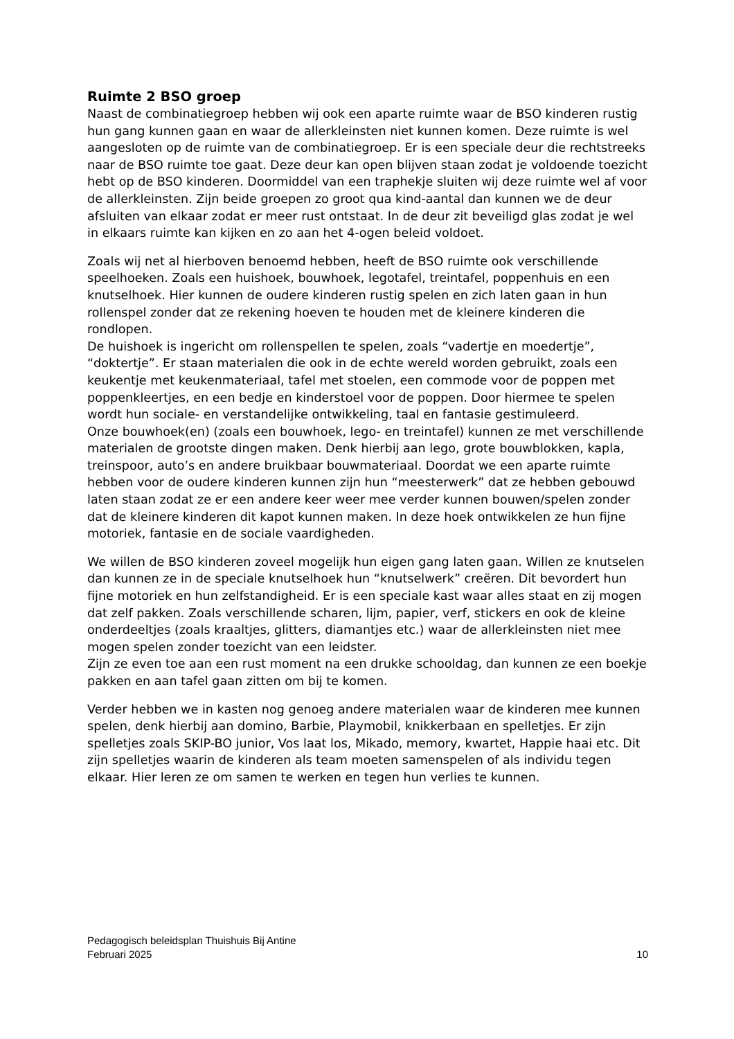Ruimte 2 BSO groep
Naast de combinatiegroep hebben wij ook een aparte ruimte waar de BSO kinderen rustig hun gang kunnen gaan en waar de allerkleinsten niet kunnen komen. Deze ruimte is wel aangesloten op de ruimte van de combinatiegroep. Er is een speciale deur die rechtstreeks naar de BSO ruimte toe gaat. Deze deur kan open blijven staan zodat je voldoende toezicht hebt op de BSO kinderen. Doormiddel van een traphekje sluiten wij deze ruimte wel af voor de allerkleinsten. Zijn beide groepen zo groot qua kind-aantal dan kunnen we de deur afsluiten van elkaar zodat er meer rust ontstaat. In de deur zit beveiligd glas zodat je wel in elkaars ruimte kan kijken en zo aan het 4-ogen beleid voldoet.
Zoals wij net al hierboven benoemd hebben, heeft de BSO ruimte ook verschillende speelhoeken. Zoals een huishoek, bouwhoek, legotafel, treintafel, poppenhuis en een knutselhoek. Hier kunnen de oudere kinderen rustig spelen en zich laten gaan in hun rollenspel zonder dat ze rekening hoeven te houden met de kleinere kinderen die rondlopen. De huishoek is ingericht om rollenspellen te spelen, zoals “vadertje en moedertje”, “doktertje”. Er staan materialen die ook in de echte wereld worden gebruikt, zoals een keukentje met keukenmateriaal, tafel met stoelen, een commode voor de poppen met poppenkleertjes, en een bedje en kinderstoel voor de poppen. Door hiermee te spelen wordt hun sociale- en verstandelijke ontwikkeling, taal en fantasie gestimuleerd. Onze bouwhoek(en) (zoals een bouwhoek, lego- en treintafel) kunnen ze met verschillende materialen de grootste dingen maken. Denk hierbij aan lego, grote bouwblokken, kapla, treinspoor, auto’s en andere bruikbaar bouwmateriaal. Doordat we een aparte ruimte hebben voor de oudere kinderen kunnen zijn hun “meesterwerk” dat ze hebben gebouwd laten staan zodat ze er een andere keer weer mee verder kunnen bouwen/spelen zonder dat de kleinere kinderen dit kapot kunnen maken. In deze hoek ontwikkelen ze hun fijne motoriek, fantasie en de sociale vaardigheden.
We willen de BSO kinderen zoveel mogelijk hun eigen gang laten gaan. Willen ze knutselen dan kunnen ze in de speciale knutselhoek hun “knutselwerk” creëren. Dit bevordert hun fijne motoriek en hun zelfstandigheid. Er is een speciale kast waar alles staat en zij mogen dat zelf pakken. Zoals verschillende scharen, lijm, papier, verf, stickers en ook de kleine onderdeeltjes (zoals kraaltjes, glitters, diamantjes etc.) waar de allerkleinsten niet mee mogen spelen zonder toezicht van een leidster. Zijn ze even toe aan een rust moment na een drukke schooldag, dan kunnen ze een boekje pakken en aan tafel gaan zitten om bij te komen.
Verder hebben we in kasten nog genoeg andere materialen waar de kinderen mee kunnen spelen, denk hierbij aan domino, Barbie, Playmobil, knikkerbaan en spelletjes. Er zijn spelletjes zoals SKIP-BO junior, Vos laat los, Mikado, memory, kwartet, Happie haai etc. Dit zijn spelletjes waarin de kinderen als team moeten samenspelen of als individu tegen elkaar. Hier leren ze om samen te werken en tegen hun verlies te kunnen.
Pedagogisch beleidsplan Thuishuis Bij Antine
Februari 2025 10